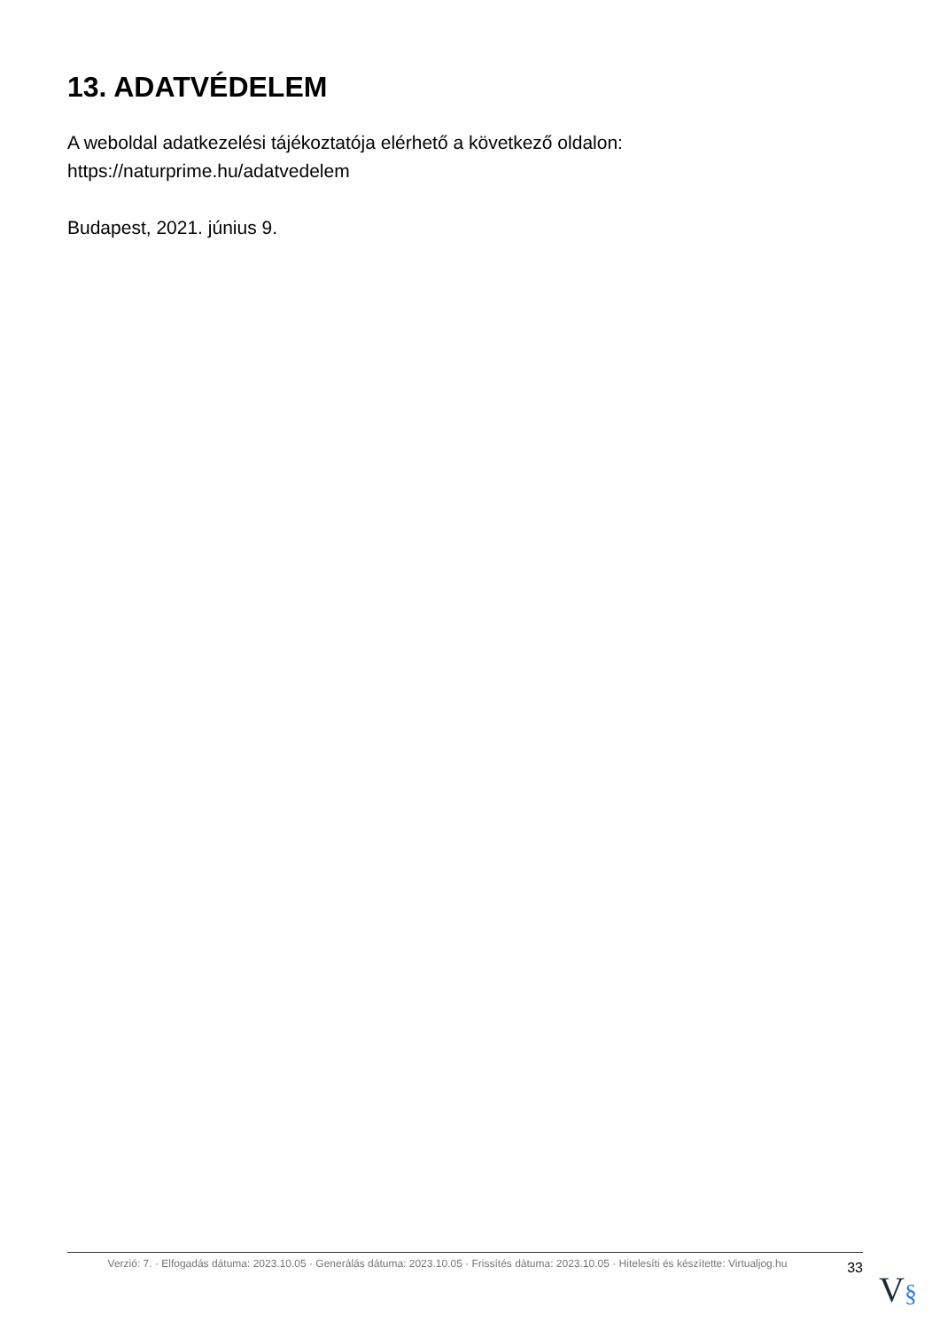13. ADATVÉDELEM
A weboldal adatkezelési tájékoztatója elérhető a következő oldalon:
https://naturprime.hu/adatvedelem
Budapest, 2021. június 9.
Verzió: 7. · Elfogadás dátuma: 2023.10.05 · Generálás dátuma: 2023.10.05 · Frissítés dátuma: 2023.10.05 · Hitelesíti és készítette: Virtualjog.hu
33
V§